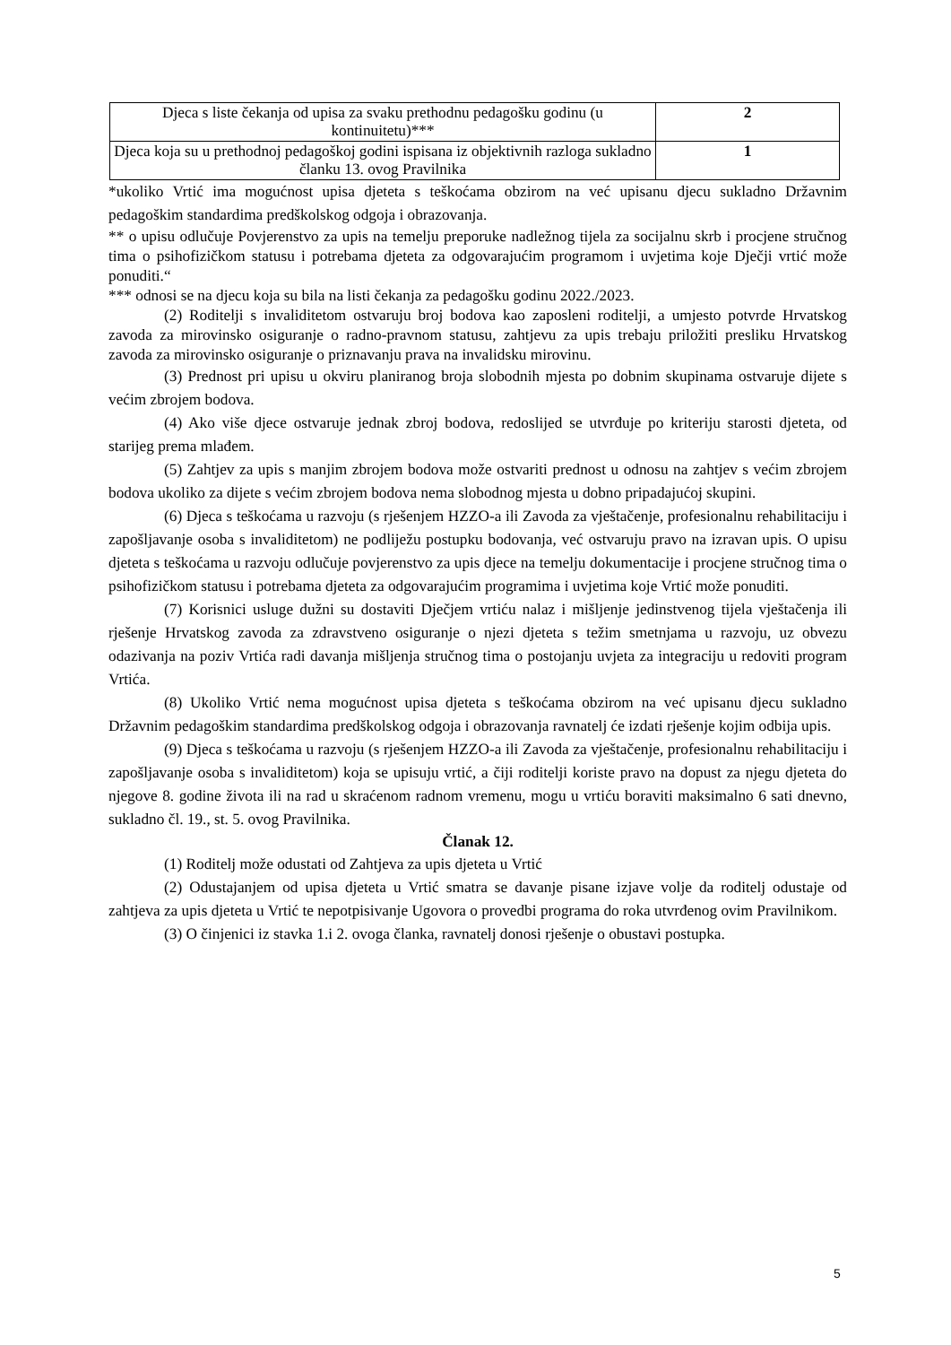| Djeca s liste čekanja od upisa za svaku prethodnu pedagošku godinu (u kontinuitetu)*** | 2 |
| Djeca koja su u prethodnoj pedagoškoj godini ispisana iz objektivnih razloga sukladno članku 13. ovog Pravilnika | 1 |
*ukoliko Vrtić ima mogućnost upisa djeteta s teškoćama obzirom na već upisanu djecu sukladno Državnim pedagoškim standardima predškolskog odgoja i obrazovanja.
** o upisu odlučuje Povjerenstvo za upis na temelju preporuke nadležnog tijela za socijalnu skrb i procjene stručnog tima o psihofizičkom statusu i potrebama djeteta za odgovarajućim programom i uvjetima koje Dječji vrtić može ponuditi.“
*** odnosi se na djecu koja su bila na listi čekanja za pedagošku godinu 2022./2023.
(2) Roditelji s invaliditetom ostvaruju broj bodova kao zaposleni roditelji, a umjesto potvrde Hrvatskog zavoda za mirovinsko osiguranje o radno-pravnom statusu, zahtjevu za upis trebaju priložiti presliku Hrvatskog zavoda za mirovinsko osiguranje o priznavanju prava na invalidsku mirovinu.
(3) Prednost pri upisu u okviru planiranog broja slobodnih mjesta po dobnim skupinama ostvaruje dijete s većim zbrojem bodova.
(4) Ako više djece ostvaruje jednak zbroj bodova, redoslijed se utvrđuje po kriteriju starosti djeteta, od starijeg prema mlađem.
(5) Zahtjev za upis s manjim zbrojem bodova može ostvariti prednost u odnosu na zahtjev s većim zbrojem bodova ukoliko za dijete s većim zbrojem bodova nema slobodnog mjesta u dobno pripadajućoj skupini.
(6) Djeca s teškoćama u razvoju (s rješenjem HZZO-a ili Zavoda za vještačenje, profesionalnu rehabilitaciju i zapošljavanje osoba s invaliditetom) ne podliježu postupku bodovanja, već ostvaruju pravo na izravan upis. O upisu djeteta s teškoćama u razvoju odlučuje povjerenstvo za upis djece na temelju dokumentacije i procjene stručnog tima o psihofizičkom statusu i potrebama djeteta za odgovarajućim programima i uvjetima koje Vrtić može ponuditi.
(7) Korisnici usluge dužni su dostaviti Dječjem vrtiću nalaz i mišljenje jedinstvenog tijela vještačenja ili rješenje Hrvatskog zavoda za zdravstveno osiguranje o njezi djeteta s težim smetnjama u razvoju, uz obvezu odazivanja na poziv Vrtića radi davanja mišljenja stručnog tima o postojanju uvjeta za integraciju u redoviti program Vrtića.
(8) Ukoliko Vrtić nema mogućnost upisa djeteta s teškoćama obzirom na već upisanu djecu sukladno Državnim pedagoškim standardima predškolskog odgoja i obrazovanja ravnatelj će izdati rješenje kojim odbija upis.
(9) Djeca s teškoćama u razvoju (s rješenjem HZZO-a ili Zavoda za vještačenje, profesionalnu rehabilitaciju i zapošljavanje osoba s invaliditetom) koja se upisuju vrtić, a čiji roditelji koriste pravo na dopust za njegu djeteta do njegove 8. godine života ili na rad u skraćenom radnom vremenu, mogu u vrtiću boraviti maksimalno 6 sati dnevno, sukladno čl. 19., st. 5. ovog Pravilnika.
Članak 12.
(1) Roditelj može odustati od Zahtjeva za upis djeteta u Vrtić
(2) Odustajanjem od upisa djeteta u Vrtić smatra se davanje pisane izjave volje da roditelj odustaje od zahtjeva za upis djeteta u Vrtić te nepotpisivanje Ugovora o provedbi programa do roka utvrđenog ovim Pravilnikom.
(3) O činjenici iz stavka 1.i 2. ovoga članka, ravnatelj donosi rješenje o obustavi postupka.
5